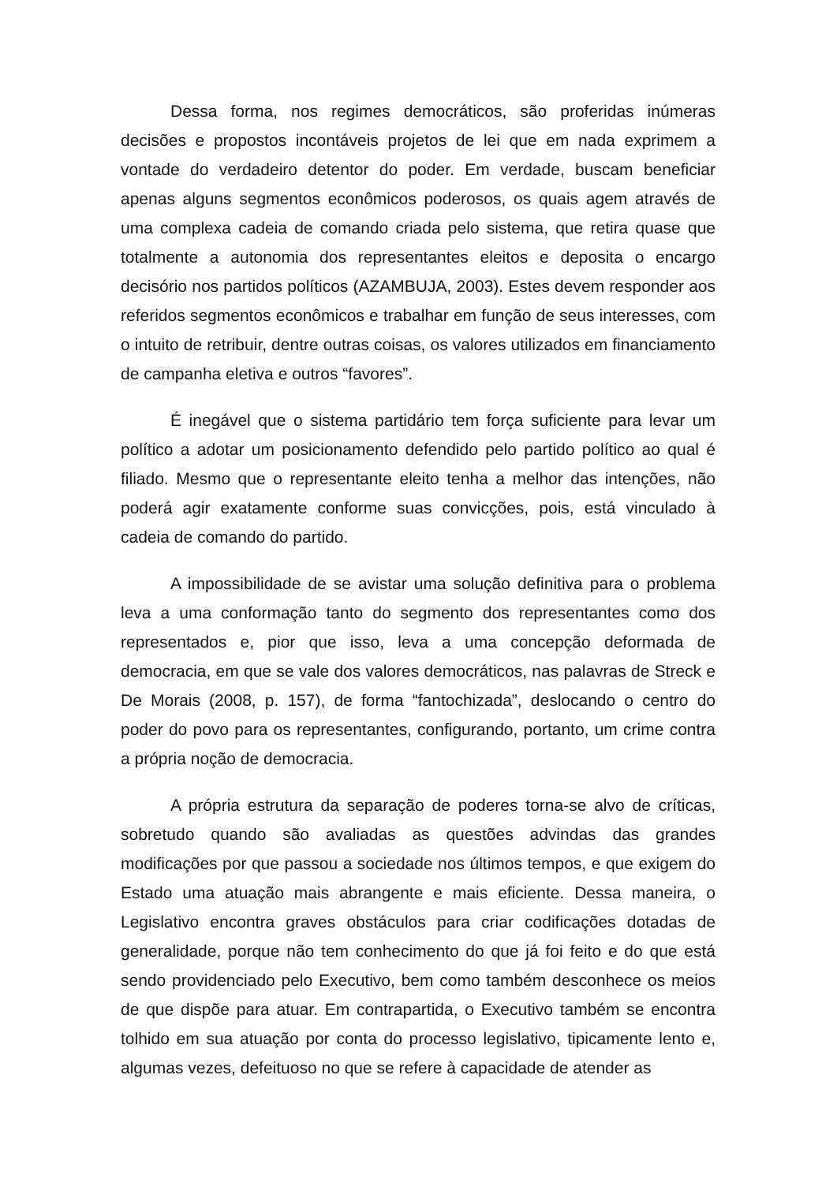Dessa forma, nos regimes democráticos, são proferidas inúmeras decisões e propostos incontáveis projetos de lei que em nada exprimem a vontade do verdadeiro detentor do poder. Em verdade, buscam beneficiar apenas alguns segmentos econômicos poderosos, os quais agem através de uma complexa cadeia de comando criada pelo sistema, que retira quase que totalmente a autonomia dos representantes eleitos e deposita o encargo decisório nos partidos políticos (AZAMBUJA, 2003). Estes devem responder aos referidos segmentos econômicos e trabalhar em função de seus interesses, com o intuito de retribuir, dentre outras coisas, os valores utilizados em financiamento de campanha eletiva e outros “favores”.
É inegável que o sistema partidário tem força suficiente para levar um político a adotar um posicionamento defendido pelo partido político ao qual é filiado. Mesmo que o representante eleito tenha a melhor das intenções, não poderá agir exatamente conforme suas convicções, pois, está vinculado à cadeia de comando do partido.
A impossibilidade de se avistar uma solução definitiva para o problema leva a uma conformação tanto do segmento dos representantes como dos representados e, pior que isso, leva a uma concepção deformada de democracia, em que se vale dos valores democráticos, nas palavras de Streck e De Morais (2008, p. 157), de forma “fantochizada”, deslocando o centro do poder do povo para os representantes, configurando, portanto, um crime contra a própria noção de democracia.
A própria estrutura da separação de poderes torna-se alvo de críticas, sobretudo quando são avaliadas as questões advindas das grandes modificações por que passou a sociedade nos últimos tempos, e que exigem do Estado uma atuação mais abrangente e mais eficiente. Dessa maneira, o Legislativo encontra graves obstáculos para criar codificações dotadas de generalidade, porque não tem conhecimento do que já foi feito e do que está sendo providenciado pelo Executivo, bem como também desconhece os meios de que dispõe para atuar. Em contrapartida, o Executivo também se encontra tolhido em sua atuação por conta do processo legislativo, tipicamente lento e, algumas vezes, defeituoso no que se refere à capacidade de atender as